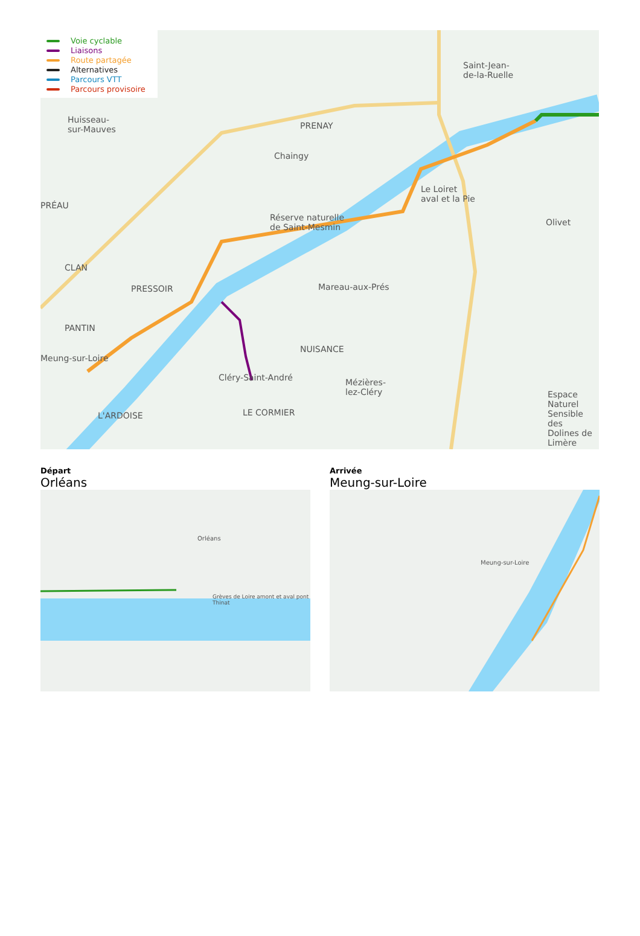Voie cyclable
Liaisons
Route partagée
Alternatives
Parcours VTT
Parcours provisoire
Huisseau-
sur-Mauves
PRENAY
Chaingy
Saint-Jean-
de-la-Ruelle
PRÉAU
Le Loiret
aval et la Pie
Réserve naturelle
de Saint-Mesmin
Olivet
CLAN
PRESSOIR Mareau-aux-Prés
PANTIN
Meung-sur-Loire
NUISANCE
Cléry-Saint-André
Mézières-
lez-Cléry
L'ARDOISE LE CORMIER
Espace Naturel
Sensible des
Dolines de Limère
Départ
Orléans
Orléans
Grèves de Loire amont et aval pont Thinat
Arrivée
Meung-sur-Loire
Meung-sur-Loire